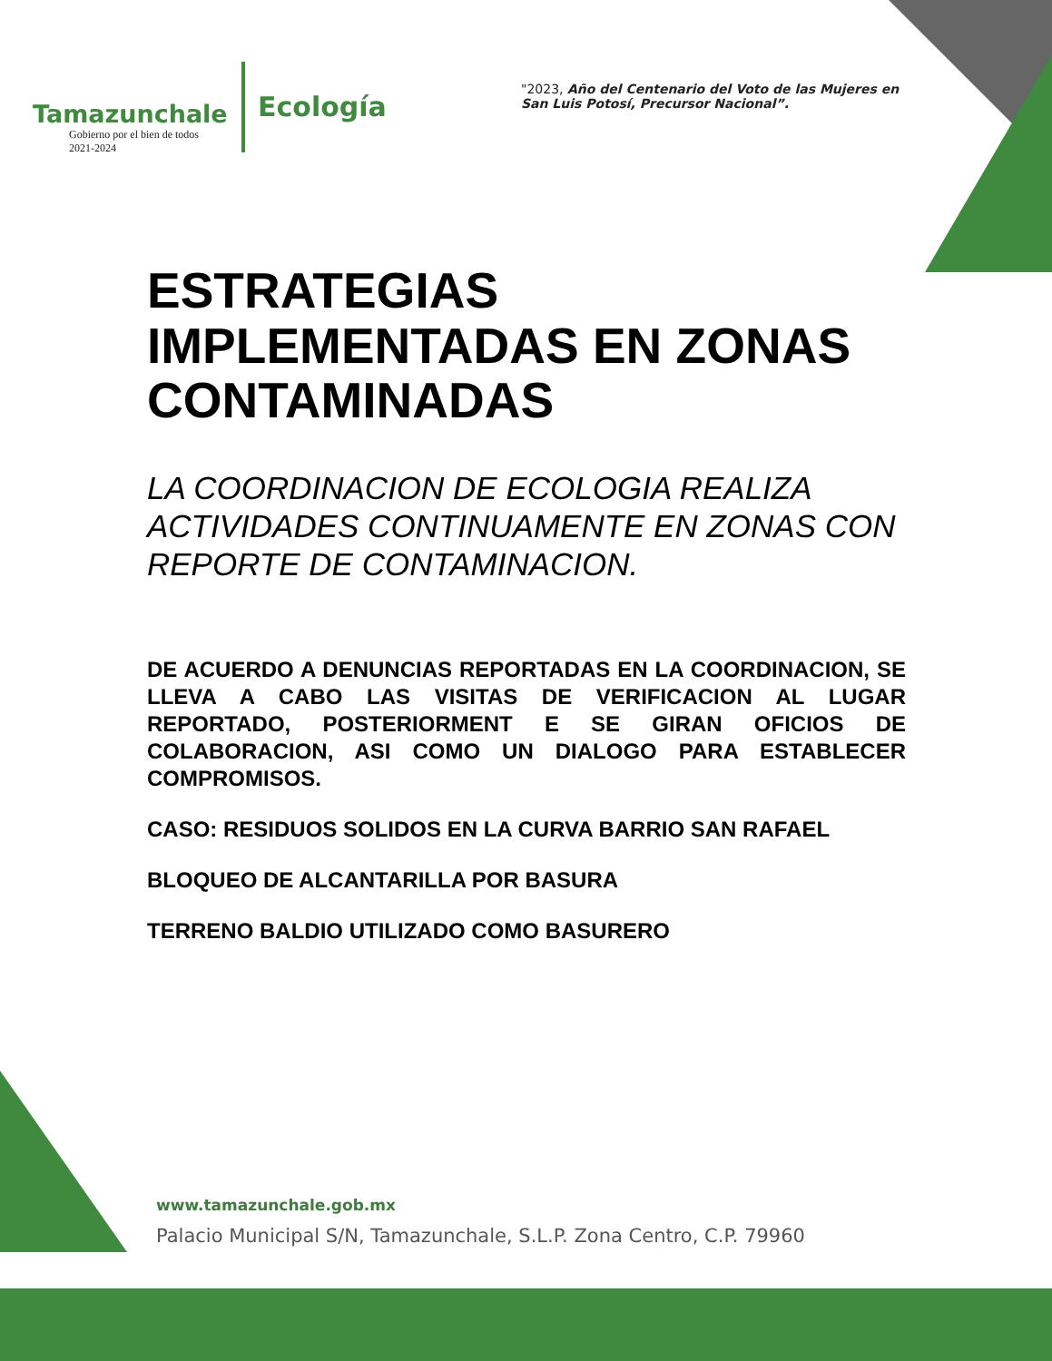Tamazunchale
Gobierno por el bien de todos
2021-2024
Ecología
"2023, Año del Centenario del Voto de las Mujeres en San Luis Potosí, Precursor Nacional”.
ESTRATEGIAS IMPLEMENTADAS EN ZONAS CONTAMINADAS
LA COORDINACION DE ECOLOGIA REALIZA ACTIVIDADES CONTINUAMENTE EN ZONAS CON REPORTE DE CONTAMINACION.
DE ACUERDO A DENUNCIAS REPORTADAS EN LA COORDINACION, SE LLEVA A CABO LAS VISITAS DE VERIFICACION AL LUGAR REPORTADO, POSTERIORMENT E SE GIRAN OFICIOS DE COLABORACION, ASI COMO UN DIALOGO PARA ESTABLECER COMPROMISOS.
CASO: RESIDUOS SOLIDOS EN LA CURVA BARRIO SAN RAFAEL
BLOQUEO DE ALCANTARILLA POR BASURA
TERRENO BALDIO UTILIZADO COMO BASURERO
www.tamazunchale.gob.mx
Palacio Municipal S/N, Tamazunchale, S.L.P. Zona Centro, C.P. 79960